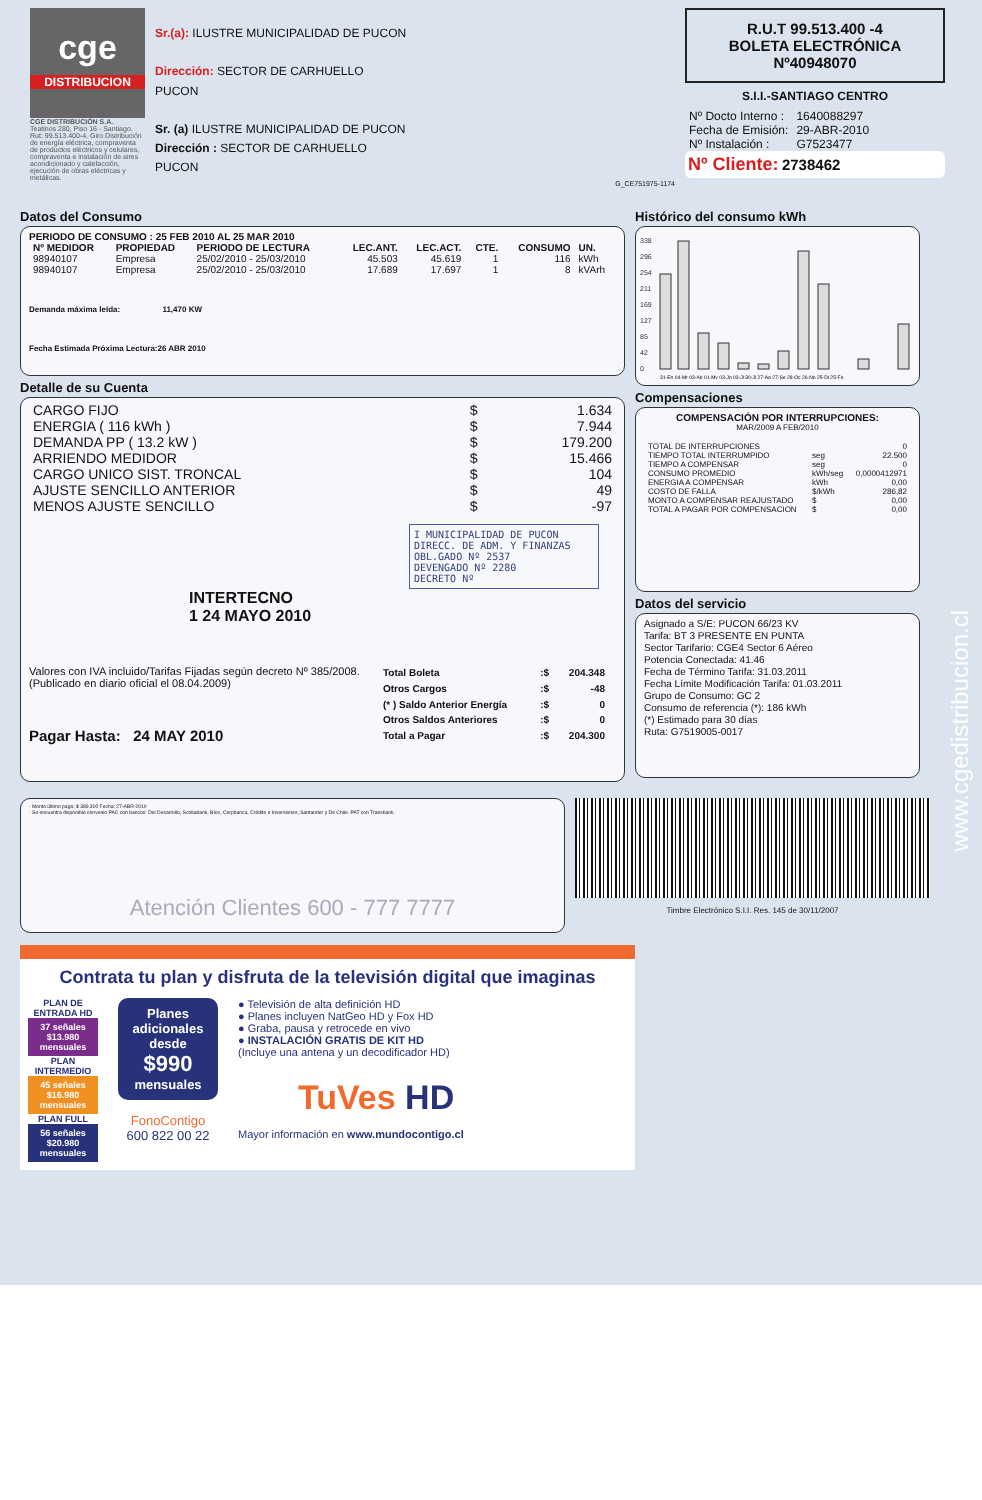cge
DISTRIBUCION
CGE DISTRIBUCIÓN S.A.
Teatinos 280, Piso 16 - Santiago. Rut: 99.513.400-4. Giro Distribución de energía eléctrica, compraventa de productos eléctricos y celulares, compraventa e instalación de aires acondicionado y calefacción, ejecución de obras eléctricas y metálicas.
Sr.(a): ILUSTRE MUNICIPALIDAD DE PUCON
Dirección: SECTOR DE CARHUELLO
PUCON
Sr. (a) ILUSTRE MUNICIPALIDAD DE PUCON
Dirección : SECTOR DE CARHUELLO
PUCON
G_CE751975-1174
R.U.T 99.513.400 -4
BOLETA ELECTRÓNICA
Nº40948070
S.I.I.-SANTIAGO CENTRO
| Nº Docto Interno : | 1640088297 |
| Fecha de Emisión: | 29-ABR-2010 |
| Nº Instalación : | G7523477 |
Nº Cliente: 2738462
Datos del Consumo
PERIODO DE CONSUMO : 25 FEB 2010 AL 25 MAR 2010
| Nº MEDIDOR | PROPIEDAD | PERIODO DE LECTURA | LEC.ANT. | LEC.ACT. | CTE. | CONSUMO | UN. |
| --- | --- | --- | --- | --- | --- | --- | --- |
| 98940107 | Empresa | 25/02/2010 - 25/03/2010 | 45.503 | 45.619 | 1 | 116 | kWh |
| 98940107 | Empresa | 25/02/2010 - 25/03/2010 | 17.689 | 17.697 | 1 | 8 | kVArh |
Demanda máxima leída: 11,470 KW
Fecha Estimada Próxima Lectura:26 ABR 2010
Detalle de su Cuenta
| CARGO FIJO | $ | 1.634 |
| ENERGIA ( 116 kWh ) | $ | 7.944 |
| DEMANDA PP ( 13.2 kW ) | $ | 179.200 |
| ARRIENDO MEDIDOR | $ | 15.466 |
| CARGO UNICO SIST. TRONCAL | $ | 104 |
| AJUSTE SENCILLO ANTERIOR | $ | 49 |
| MENOS AJUSTE SENCILLO | $ | -97 |
I MUNICIPALIDAD DE PUCON
DIRECC. DE ADM. Y FINANZAS
OBL.GADO Nº 2537
DEVENGADO Nº 2280
DECRETO Nº
INTERTECNO
1 24 MAYO 2010
Valores con IVA incluido/Tarifas Fijadas según decreto Nº 385/2008. (Publicado en diario oficial el 08.04.2009)
Pagar Hasta: 24 MAY 2010
| Total Boleta | :$ | 204.348 |
| Otros Cargos | :$ | -48 |
| (* ) Saldo Anterior Energía | :$ | 0 |
| Otros Saldos Anteriores | :$ | 0 |
| Total a Pagar | :$ | 204.300 |
Histórico del consumo kWh
338
296
254
211
169
127
85
42
0
31-En 04-Mr 03-Ab 01-My 03-Jn 03-Jl 30-Jl 27-Ag 27-Se 28-Oc 26-No 25-Di 25-Fe
Compensaciones
COMPENSACIÓN POR INTERRUPCIONES:
MAR/2009 A FEB/2010
| TOTAL DE INTERRUPCIONES | | 0 |
| TIEMPO TOTAL INTERRUMPIDO | seg | 22.500 |
| TIEMPO A COMPENSAR | seg | 0 |
| CONSUMO PROMEDIO | kWh/seg | 0,0000412971 |
| ENERGIA A COMPENSAR | kWh | 0,00 |
| COSTO DE FALLA | $/kWh | 286,82 |
| MONTO A COMPENSAR REAJUSTADO | $ | 0,00 |
| TOTAL A PAGAR POR COMPENSACION | $ | 0,00 |
Datos del servicio
Asignado a S/E: PUCON 66/23 KV
Tarifa: BT 3 PRESENTE EN PUNTA
Sector Tarifario: CGE4 Sector 6 Aéreo
Potencia Conectada: 41.46
Fecha de Término Tarifa: 31.03.2011
Fecha Límite Modificación Tarifa: 01.03.2011
Grupo de Consumo: GC 2
Consumo de referencia (*): 186 kWh
(*) Estimado para 30 días
Ruta: G7519005-0017
· Monto último pago: $ 389.300 Fecha: 27-ABR-2010
· Se encuentra disponible convenio PAC con bancos: Del Desarrollo, Scotiabank, BIce, Corpbanca, Crédito e Inversiones, Santander y De Chile. PAT con Transbank.
Atención Clientes 600 - 777 7777
Timbre Electrónico S.I.I. Res. 145 de 30/11/2007
www.cgedistribucion.cl
Contrata tu plan y disfruta de la televisión digital que imaginas
PLAN DE ENTRADA HD
37 señales
$13.980 mensuales
PLAN INTERMEDIO
45 señales
$16.980 mensuales
PLAN FULL
56 señales
$20.980 mensuales
Planes adicionales desde
$990
mensuales
FonoContigo
600 822 00 22
● Televisión de alta definición HD
● Planes incluyen NatGeo HD y Fox HD
● Graba, pausa y retrocede en vivo
● INSTALACIÓN GRATIS DE KIT HD
(Incluye una antena y un decodificador HD)
TuVes HD
Mayor información en www.mundocontigo.cl